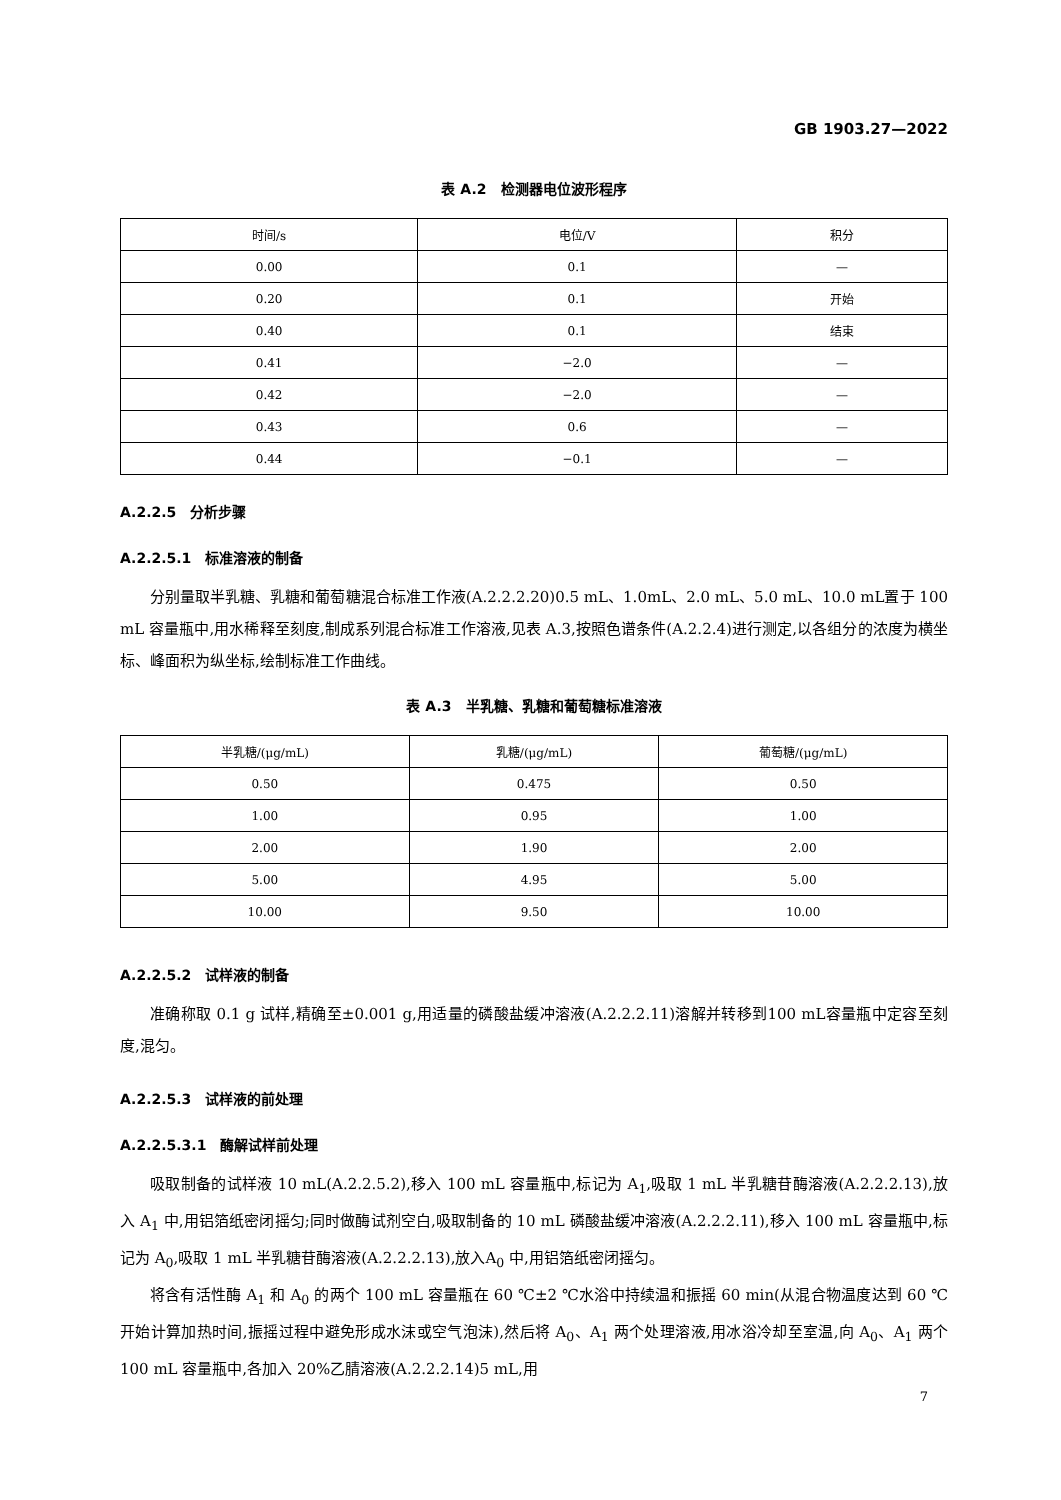GB 1903.27—2022
表 A.2　检测器电位波形程序
| 时间/s | 电位/V | 积分 |
| --- | --- | --- |
| 0.00 | 0.1 | — |
| 0.20 | 0.1 | 开始 |
| 0.40 | 0.1 | 结束 |
| 0.41 | −2.0 | — |
| 0.42 | −2.0 | — |
| 0.43 | 0.6 | — |
| 0.44 | −0.1 | — |
A.2.2.5　分析步骤
A.2.2.5.1　标准溶液的制备
分别量取半乳糖、乳糖和葡萄糖混合标准工作液(A.2.2.2.20)0.5 mL、1.0mL、2.0 mL、5.0 mL、10.0 mL置于 100 mL 容量瓶中,用水稀释至刻度,制成系列混合标准工作溶液,见表 A.3,按照色谱条件(A.2.2.4)进行测定,以各组分的浓度为横坐标、峰面积为纵坐标,绘制标准工作曲线。
表 A.3　半乳糖、乳糖和葡萄糖标准溶液
| 半乳糖/(μg/mL) | 乳糖/(μg/mL) | 葡萄糖/(μg/mL) |
| --- | --- | --- |
| 0.50 | 0.475 | 0.50 |
| 1.00 | 0.95 | 1.00 |
| 2.00 | 1.90 | 2.00 |
| 5.00 | 4.95 | 5.00 |
| 10.00 | 9.50 | 10.00 |
A.2.2.5.2　试样液的制备
准确称取 0.1 g 试样,精确至±0.001 g,用适量的磷酸盐缓冲溶液(A.2.2.2.11)溶解并转移到100 mL容量瓶中定容至刻度,混匀。
A.2.2.5.3　试样液的前处理
A.2.2.5.3.1　酶解试样前处理
吸取制备的试样液 10 mL(A.2.2.5.2),移入 100 mL 容量瓶中,标记为 A<sub>1</sub>,吸取 1 mL 半乳糖苷酶溶液(A.2.2.2.13),放入 A<sub>1</sub> 中,用铝箔纸密闭摇匀;同时做酶试剂空白,吸取制备的 10 mL 磷酸盐缓冲溶液(A.2.2.2.11),移入 100 mL 容量瓶中,标记为 A<sub>0</sub>,吸取 1 mL 半乳糖苷酶溶液(A.2.2.2.13),放入A<sub>0</sub> 中,用铝箔纸密闭摇匀。
将含有活性酶 A<sub>1</sub> 和 A<sub>0</sub> 的两个 100 mL 容量瓶在 60 ℃±2 ℃水浴中持续温和振摇 60 min(从混合物温度达到 60 ℃开始计算加热时间,振摇过程中避免形成水沫或空气泡沫),然后将 A<sub>0</sub>、A<sub>1</sub> 两个处理溶液,用冰浴冷却至室温,向 A<sub>0</sub>、A<sub>1</sub> 两个 100 mL 容量瓶中,各加入 20%乙腈溶液(A.2.2.2.14)5 mL,用
7